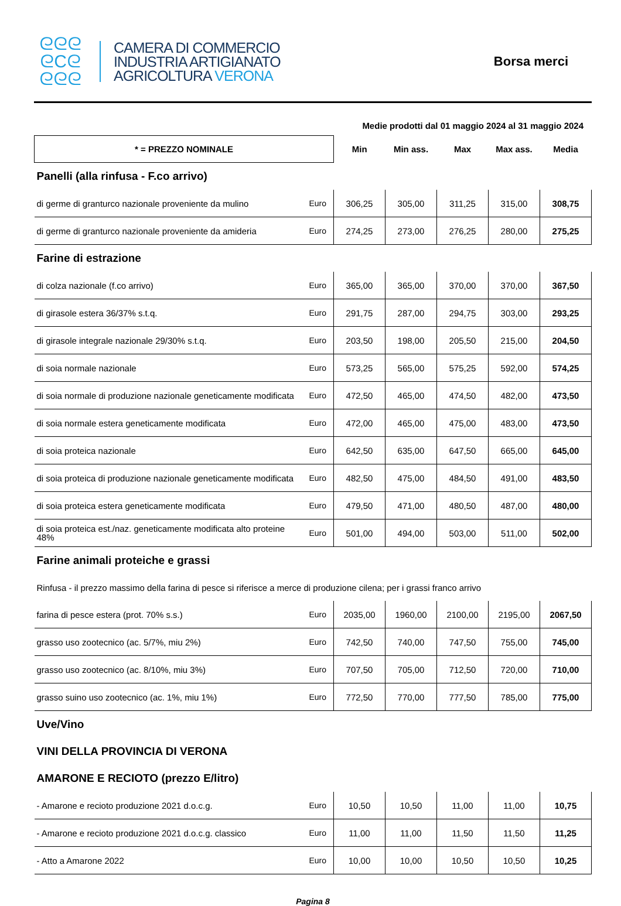ᘓᘓᘓ
ᘓCᘓ
ᘓᘓᘓ
CAMERA DI COMMERCIO
INDUSTRIA ARTIGIANATO
AGRICOLTURA VERONA
Borsa merci
Medie prodotti dal 01 maggio 2024 al 31 maggio 2024
| * = PREZZO NOMINALE | | Min | Min ass. | Max | Max ass. | Media |
| Panelli (alla rinfusa - F.co arrivo) | | | | | | |
| di germe di granturco nazionale proveniente da mulino | Euro | 306,25 | 305,00 | 311,25 | 315,00 | 308,75 |
| di germe di granturco nazionale proveniente da amideria | Euro | 274,25 | 273,00 | 276,25 | 280,00 | 275,25 |
| Farine di estrazione | | | | | | |
| di colza nazionale (f.co arrivo) | Euro | 365,00 | 365,00 | 370,00 | 370,00 | 367,50 |
| di girasole estera 36/37% s.t.q. | Euro | 291,75 | 287,00 | 294,75 | 303,00 | 293,25 |
| di girasole integrale nazionale 29/30% s.t.q. | Euro | 203,50 | 198,00 | 205,50 | 215,00 | 204,50 |
| di soia normale nazionale | Euro | 573,25 | 565,00 | 575,25 | 592,00 | 574,25 |
| di soia normale di produzione nazionale geneticamente modificata | Euro | 472,50 | 465,00 | 474,50 | 482,00 | 473,50 |
| di soia normale estera geneticamente modificata | Euro | 472,00 | 465,00 | 475,00 | 483,00 | 473,50 |
| di soia proteica nazionale | Euro | 642,50 | 635,00 | 647,50 | 665,00 | 645,00 |
| di soia proteica di produzione nazionale geneticamente modificata | Euro | 482,50 | 475,00 | 484,50 | 491,00 | 483,50 |
| di soia proteica estera geneticamente modificata | Euro | 479,50 | 471,00 | 480,50 | 487,00 | 480,00 |
| di soia proteica est./naz. geneticamente modificata alto proteine 48% | Euro | 501,00 | 494,00 | 503,00 | 511,00 | 502,00 |
| Farine animali proteiche e grassi | | | | | | |
| Rinfusa - il prezzo massimo della farina di pesce si riferisce a merce di produzione cilena; per i grassi franco arrivo | | | | | | |
| farina di pesce estera (prot. 70% s.s.) | Euro | 2035,00 | 1960,00 | 2100,00 | 2195,00 | 2067,50 |
| grasso uso zootecnico (ac. 5/7%, miu 2%) | Euro | 742,50 | 740,00 | 747,50 | 755,00 | 745,00 |
| grasso uso zootecnico (ac. 8/10%, miu 3%) | Euro | 707,50 | 705,00 | 712,50 | 720,00 | 710,00 |
| grasso suino uso zootecnico (ac. 1%, miu 1%) | Euro | 772,50 | 770,00 | 777,50 | 785,00 | 775,00 |
| Uve/Vino | | | | | | |
| VINI DELLA PROVINCIA DI VERONA | | | | | | |
| AMARONE E RECIOTO (prezzo E/litro) | | | | | | |
| - Amarone e recioto produzione 2021 d.o.c.g. | Euro | 10,50 | 10,50 | 11,00 | 11,00 | 10,75 |
| - Amarone e recioto produzione 2021 d.o.c.g. classico | Euro | 11,00 | 11,00 | 11,50 | 11,50 | 11,25 |
| - Atto a Amarone 2022 | Euro | 10,00 | 10,00 | 10,50 | 10,50 | 10,25 |
Pagina 8